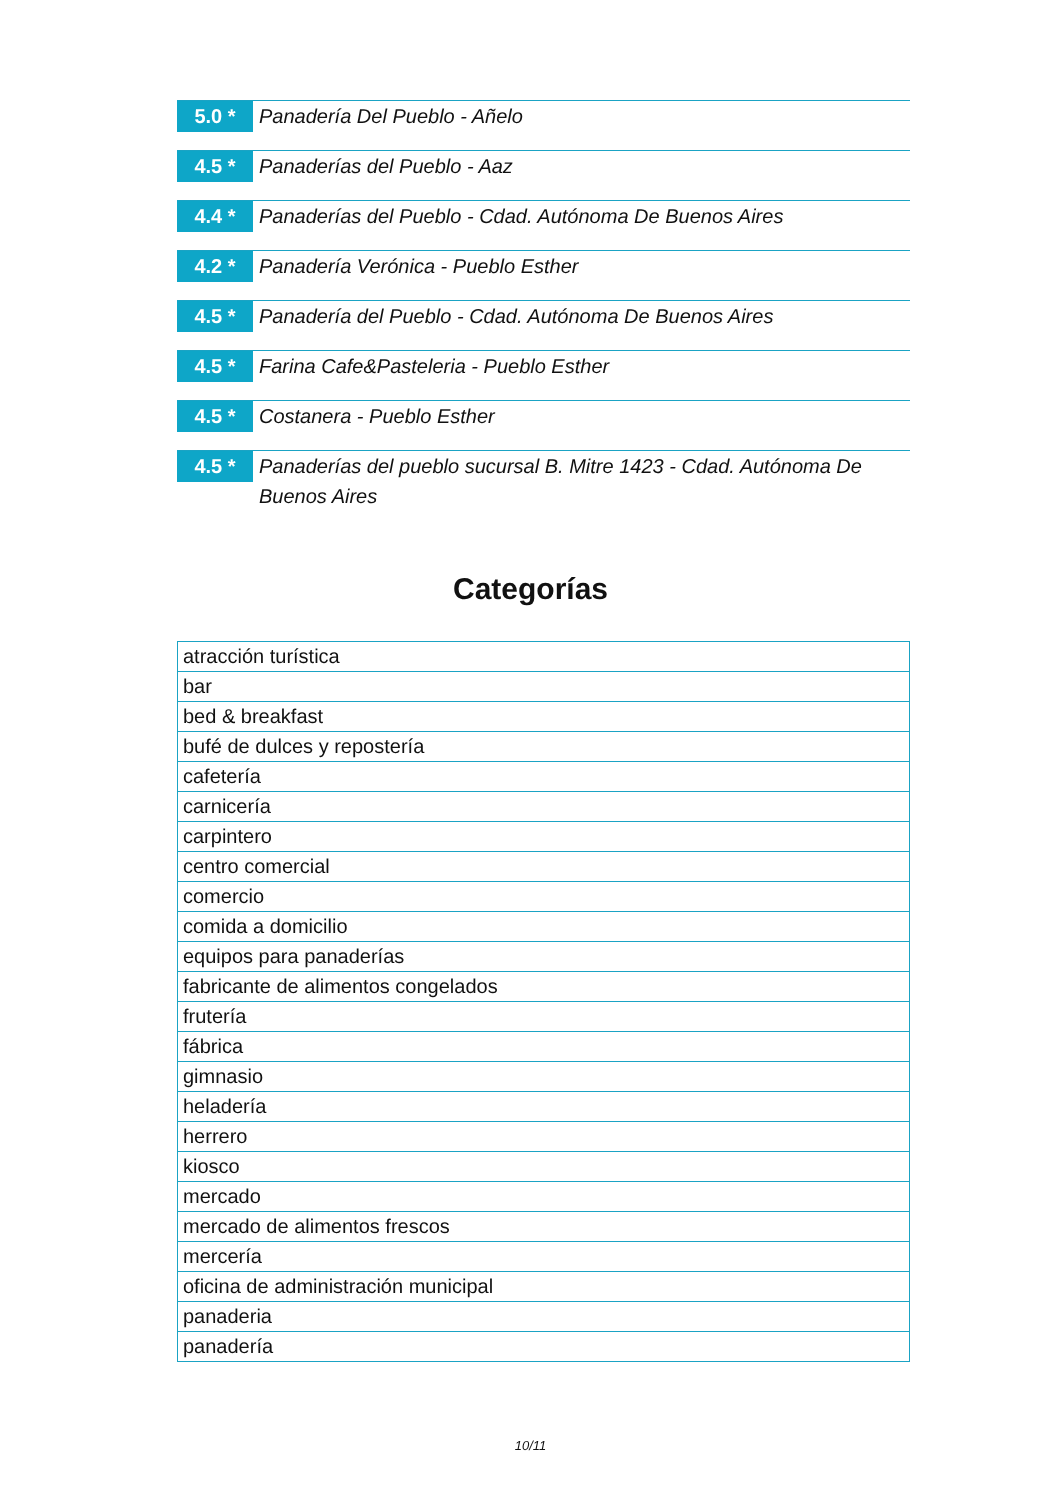5.0 *
Panadería Del Pueblo - Añelo
4.5 *
Panaderías del Pueblo - Aaz
4.4 *
Panaderías del Pueblo - Cdad. Autónoma De Buenos Aires
4.2 *
Panadería Verónica - Pueblo Esther
4.5 *
Panadería del Pueblo - Cdad. Autónoma De Buenos Aires
4.5 *
Farina Cafe&Pasteleria - Pueblo Esther
4.5 *
Costanera - Pueblo Esther
4.5 *
Panaderías del pueblo sucursal B. Mitre 1423 - Cdad. Autónoma De Buenos Aires
Categorías
| atracción turística |
| bar |
| bed & breakfast |
| bufé de dulces y repostería |
| cafetería |
| carnicería |
| carpintero |
| centro comercial |
| comercio |
| comida a domicilio |
| equipos para panaderías |
| fabricante de alimentos congelados |
| frutería |
| fábrica |
| gimnasio |
| heladería |
| herrero |
| kiosco |
| mercado |
| mercado de alimentos frescos |
| mercería |
| oficina de administración municipal |
| panaderia |
| panadería |
10/11